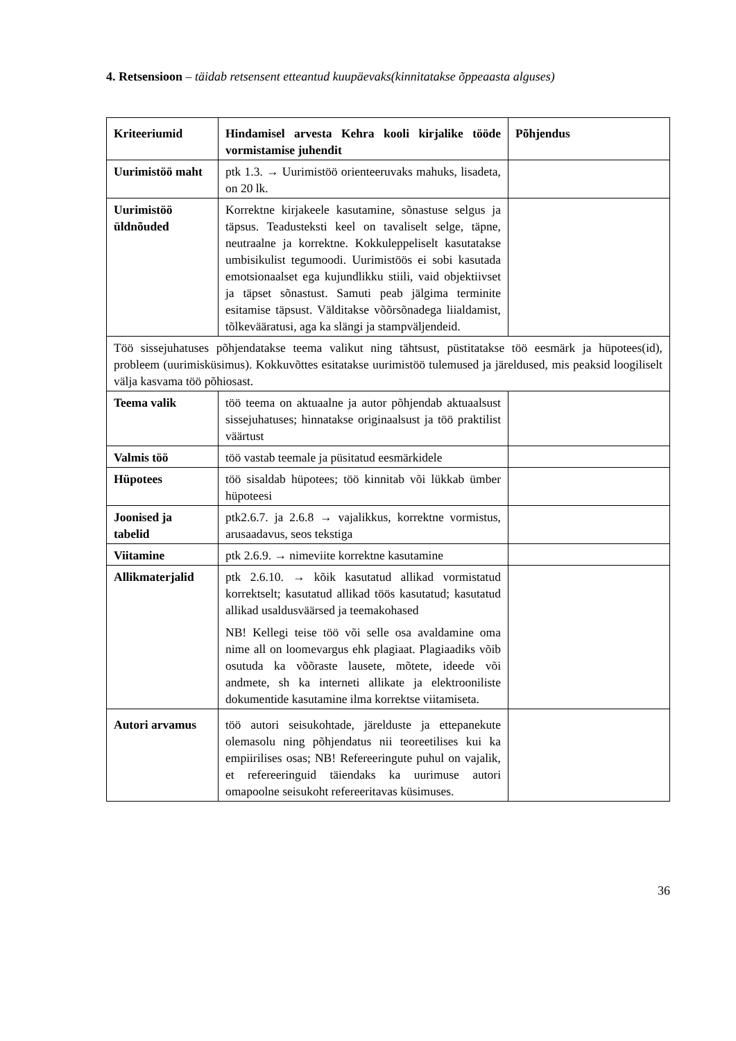4. Retsensioon – täidab retsensent etteantud kuupäevaks(kinnitatakse õppeaasta alguses)
| Kriteeriumid | Hindamisel arvesta Kehra kooli kirjalike tööde vormistamise juhendit | Põhjendus |
| Uurimistöö maht | ptk 1.3. → Uurimistöö orienteeruvaks mahuks, lisadeta, on 20 lk. | |
| Uurimistöö üldnõuded | Korrektne kirjakeele kasutamine, sõnastuse selgus ja täpsus. Teadusteksti keel on tavaliselt selge, täpne, neutraalne ja korrektne. Kokkuleppeliselt kasutatakse umbisikulist tegumoodi. Uurimistöös ei sobi kasutada emotsionaalset ega kujundlikku stiili, vaid objektiivset ja täpset sõnastust. Samuti peab jälgima terminite esitamise täpsust. Välditakse võõrsõnadega liialdamist, tõlkevääratusi, aga ka slängi ja stampväljendeid. | |
| Töö sissejuhatuses põhjendatakse teema valikut ning tähtsust, püstitatakse töö eesmärk ja hüpotees(id), probleem (uurimisküsimus). Kokkuvõttes esitatakse uurimistöö tulemused ja järeldused, mis peaksid loogiliselt välja kasvama töö põhiosast. | | |
| Teema valik | töö teema on aktuaalne ja autor põhjendab aktuaalsust sissejuhatuses; hinnatakse originaalsust ja töö praktilist väärtust | |
| Valmis töö | töö vastab teemale ja püsitatud eesmärkidele | |
| Hüpotees | töö sisaldab hüpotees; töö kinnitab või lükkab ümber hüpoteesi | |
| Joonised ja tabelid | ptk2.6.7. ja 2.6.8 → vajalikkus, korrektne vormistus, arusaadavus, seos tekstiga | |
| Viitamine | ptk 2.6.9. → nimeviite korrektne kasutamine | |
| Allikmaterjalid | ptk 2.6.10. → kõik kasutatud allikad vormistatud korrektselt; kasutatud allikad töös kasutatud; kasutatud allikad usaldusväärsed ja teemakohased NB! Kellegi teise töö või selle osa avaldamine oma nime all on loomevargus ehk plagiaat. Plagiaadiks võib osutuda ka võõraste lausete, mõtete, ideede või andmete, sh ka interneti allikate ja elektrooniliste dokumentide kasutamine ilma korrektse viitamiseta. | |
| Autori arvamus | töö autori seisukohtade, järelduste ja ettepanekute olemasolu ning põhjendatus nii teoreetilises kui ka empiirilises osas; NB! Refereeringute puhul on vajalik, et refereeringuid täiendaks ka uurimuse autori omapoolne seisukoht refereeritavas küsimuses. | |
36